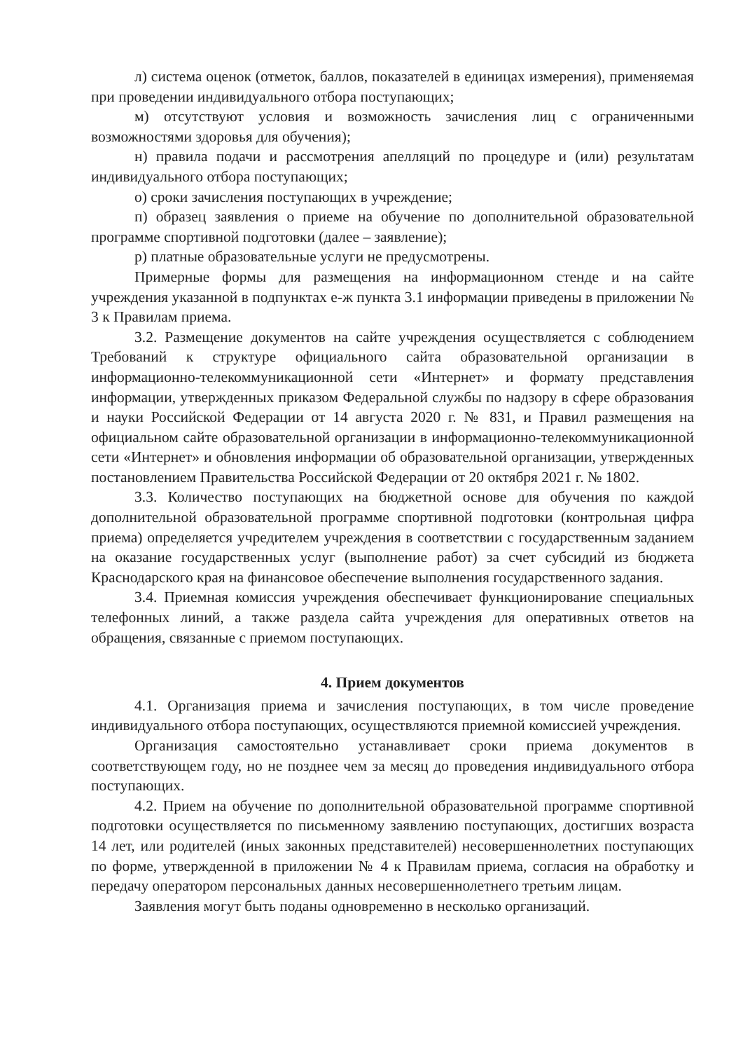л) система оценок (отметок, баллов, показателей в единицах измерения), применяемая при проведении индивидуального отбора поступающих;
м) отсутствуют условия и возможность зачисления лиц с ограниченными возможностями здоровья для обучения);
н) правила подачи и рассмотрения апелляций по процедуре и (или) результатам индивидуального отбора поступающих;
о) сроки зачисления поступающих в учреждение;
п) образец заявления о приеме на обучение по дополнительной образовательной программе спортивной подготовки (далее – заявление);
р) платные образовательные услуги не предусмотрены.
Примерные формы для размещения на информационном стенде и на сайте учреждения указанной в подпунктах е-ж пункта 3.1 информации приведены в приложении № 3 к Правилам приема.
3.2. Размещение документов на сайте учреждения осуществляется с соблюдением Требований к структуре официального сайта образовательной организации в информационно-телекоммуникационной сети «Интернет» и формату представления информации, утвержденных приказом Федеральной службы по надзору в сфере образования и науки Российской Федерации от 14 августа 2020 г. № 831, и Правил размещения на официальном сайте образовательной организации в информационно-телекоммуникационной сети «Интернет» и обновления информации об образовательной организации, утвержденных постановлением Правительства Российской Федерации от 20 октября 2021 г. № 1802.
3.3. Количество поступающих на бюджетной основе для обучения по каждой дополнительной образовательной программе спортивной подготовки (контрольная цифра приема) определяется учредителем учреждения в соответствии с государственным заданием на оказание государственных услуг (выполнение работ) за счет субсидий из бюджета Краснодарского края на финансовое обеспечение выполнения государственного задания.
3.4. Приемная комиссия учреждения обеспечивает функционирование специальных телефонных линий, а также раздела сайта учреждения для оперативных ответов на обращения, связанные с приемом поступающих.
4. Прием документов
4.1. Организация приема и зачисления поступающих, в том числе проведение индивидуального отбора поступающих, осуществляются приемной комиссией учреждения.
Организация самостоятельно устанавливает сроки приема документов в соответствующем году, но не позднее чем за месяц до проведения индивидуального отбора поступающих.
4.2. Прием на обучение по дополнительной образовательной программе спортивной подготовки осуществляется по письменному заявлению поступающих, достигших возраста 14 лет, или родителей (иных законных представителей) несовершеннолетних поступающих по форме, утвержденной в приложении № 4 к Правилам приема, согласия на обработку и передачу оператором персональных данных несовершеннолетнего третьим лицам.
Заявления могут быть поданы одновременно в несколько организаций.